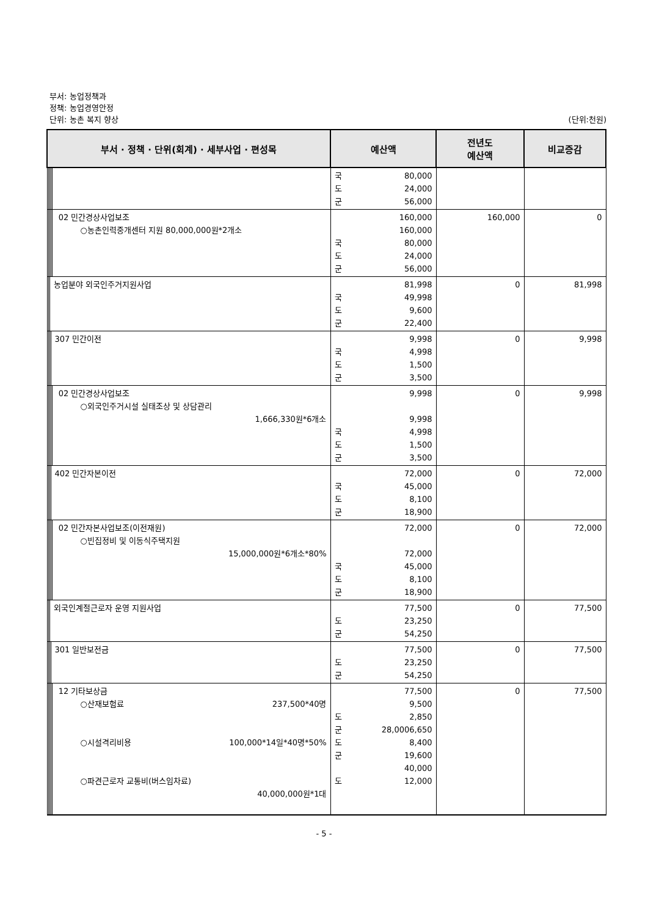부서: 농업정책과
정책: 농업경영안정
단위: 농촌 복지 향상
(단위:천원)
| 부서 · 정책 · 단위(회계) · 세부사업 · 편성목 | | | | | 예산액 | 전년도 예산액 | 비교증감 |
| --- | --- | --- | --- | --- | --- | --- | --- |
| | | | | | 국 80,000 도 24,000 군 56,000 | | |
| | | | | 02 민간경상사업보조 ○농촌인력중개센터 지원 80,000,000원*2개소 | 160,000 160,000 국 80,000 도 24,000 군 56,000 | 160,000 | 0 |
| | | 농업분야 외국인주거지원사업 | | | 81,998 국 49,998 도 9,600 군 22,400 | 0 | 81,998 |
| | | | 307 민간이전 | | 9,998 국 4,998 도 1,500 군 3,500 | 0 | 9,998 |
| | | | | 02 민간경상사업보조 ○외국인주거시설 실태조상 및 상담관리 1,666,330원*6개소 | 9,998 9,998 국 4,998 도 1,500 군 3,500 | 0 | 9,998 |
| | | | 402 민간자본이전 | | 72,000 국 45,000 도 8,100 군 18,900 | 0 | 72,000 |
| | | | | 02 민간자본사업보조(이전재원) ○빈집정비 및 이동식주택지원 15,000,000원*6개소*80% | 72,000 72,000 국 45,000 도 8,100 군 18,900 | 0 | 72,000 |
| | | 외국인계절근로자 운영 지원사업 | | | 77,500 도 23,250 군 54,250 | 0 | 77,500 |
| | | | 301 일반보전금 | | 77,500 도 23,250 군 54,250 | 0 | 77,500 |
| | | | | 12 기타보상금 ○산재보험료 237,500*40명 ○시설격리비용 100,000*14일*40명*50% ○파견근로자 교통비(버스임차료) 40,000,000원*1대 | 77,500 9,500 도 2,850 군 6,650 28,000 도 8,400 군 19,600 40,000 도 12,000 | 0 | 77,500 |
- 5 -